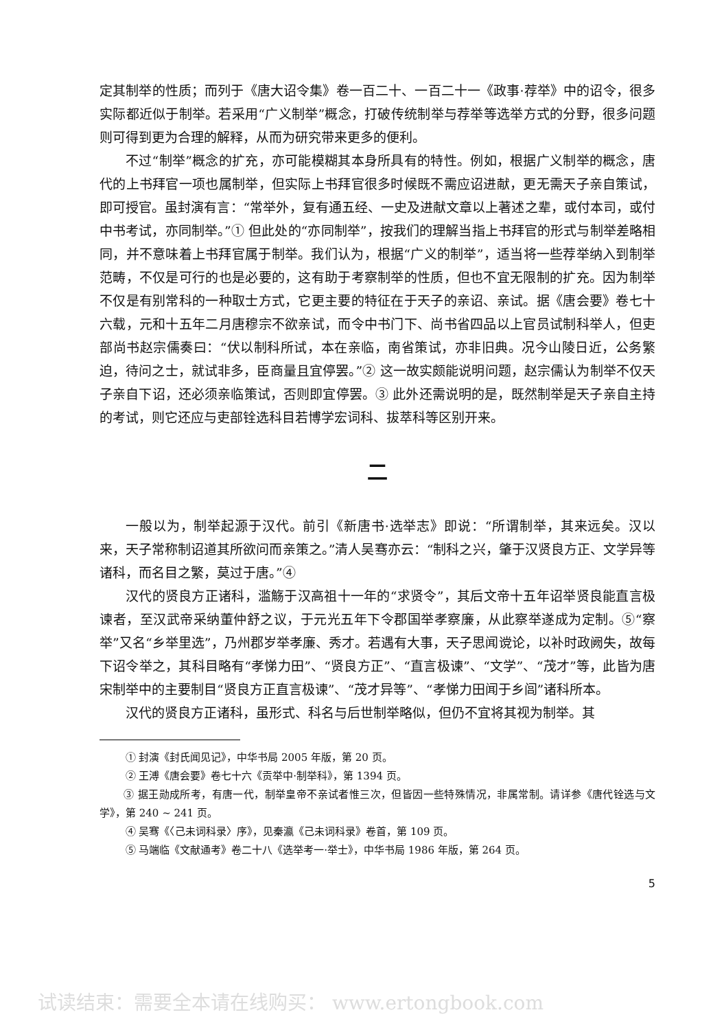定其制举的性质；而列于《唐大诏令集》卷一百二十、一百二十一《政事·荐举》中的诏令，很多实际都近似于制举。若采用“广义制举”概念，打破传统制举与荐举等选举方式的分野，很多问题则可得到更为合理的解释，从而为研究带来更多的便利。
不过“制举”概念的扩充，亦可能模糊其本身所具有的特性。例如，根据广义制举的概念，唐代的上书拜官一项也属制举，但实际上书拜官很多时候既不需应诏进献，更无需天子亲自策试，即可授官。虽封演有言：“常举外，复有通五经、一史及进献文章以上著述之辈，或付本司，或付中书考试，亦同制举。”① 但此处的“亦同制举”，按我们的理解当指上书拜官的形式与制举差略相同，并不意味着上书拜官属于制举。我们认为，根据“广义的制举”，适当将一些荐举纳入到制举范畴，不仅是可行的也是必要的，这有助于考察制举的性质，但也不宜无限制的扩充。因为制举不仅是有别常科的一种取士方式，它更主要的特征在于天子的亲诏、亲试。据《唐会要》卷七十六载，元和十五年二月唐穆宗不欲亲试，而令中书门下、尚书省四品以上官员试制科举人，但吏部尚书赵宗儒奏曰：“伏以制科所试，本在亲临，南省策试，亦非旧典。况今山陵日近，公务繁迫，待问之士，就试非多，臣商量且宜停罢。”② 这一故实颇能说明问题，赵宗儒认为制举不仅天子亲自下诏，还必须亲临策试，否则即宜停罢。③ 此外还需说明的是，既然制举是天子亲自主持的考试，则它还应与吏部铨选科目若博学宏词科、拔萃科等区别开来。
二
一般以为，制举起源于汉代。前引《新唐书·选举志》即说：“所谓制举，其来远矣。汉以来，天子常称制诏道其所欲问而亲策之。”清人吴骞亦云：“制科之兴，肇于汉贤良方正、文学异等诸科，而名目之繁，莫过于唐。”④
汉代的贤良方正诸科，滥觞于汉高祖十一年的“求贤令”，其后文帝十五年诏举贤良能直言极谏者，至汉武帝采纳董仲舒之议，于元光五年下令郡国举孝察廉，从此察举遂成为定制。⑤“察举”又名“乡举里选”，乃州郡岁举孝廉、秀才。若遇有大事，天子思闻谠论，以补时政阙失，故每下诏令举之，其科目略有“孝悌力田”、“贤良方正”、“直言极谏”、“文学”、“茂才”等，此皆为唐宋制举中的主要制目“贤良方正直言极谏”、“茂才异等”、“孝悌力田闻于乡闾”诸科所本。
汉代的贤良方正诸科，虽形式、科名与后世制举略似，但仍不宜将其视为制举。其
① 封演《封氏闻见记》，中华书局 2005 年版，第 20 页。
② 王溥《唐会要》卷七十六《贡举中·制举科》，第 1394 页。
   ③ 据王勋成所考，有唐一代，制举皇帝不亲试者惟三次，但皆因一些特殊情况，非属常制。请详参《唐代铨选与文学》，第 240 ~ 241 页。
④ 吴骞《〈己未词科录〉序》，见秦瀛《己未词科录》卷首，第 109 页。
⑤ 马端临《文献通考》卷二十八《选举考一·举士》，中华书局 1986 年版，第 264 页。
5
试读结束：需要全本请在线购买： www.ertongbook.com